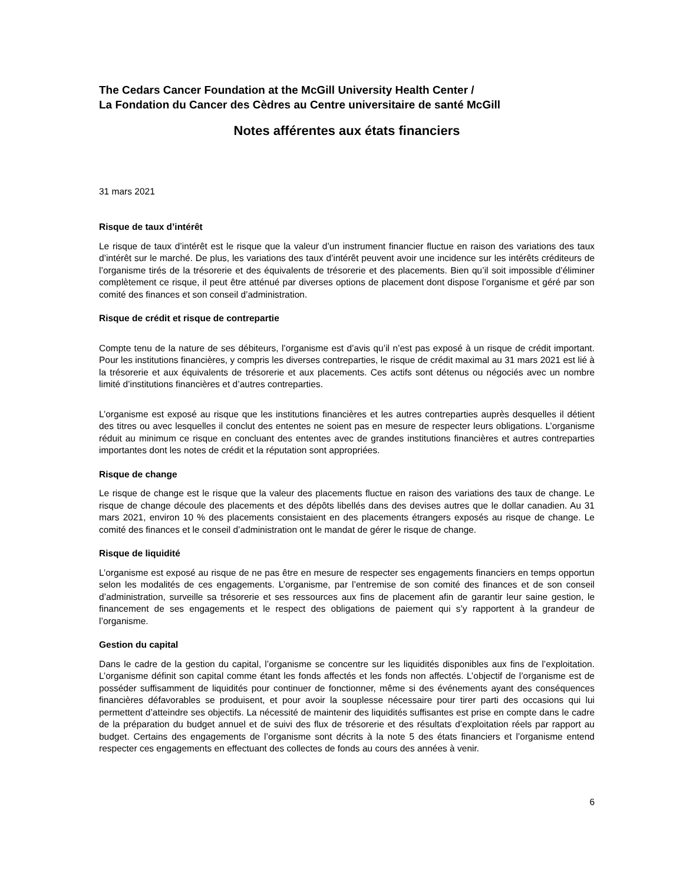The Cedars Cancer Foundation at the McGill University Health Center /
La Fondation du Cancer des Cèdres au Centre universitaire de santé McGill
Notes afférentes aux états financiers
31 mars 2021
Risque de taux d’intérêt
Le risque de taux d’intérêt est le risque que la valeur d’un instrument financier fluctue en raison des variations des taux d’intérêt sur le marché. De plus, les variations des taux d’intérêt peuvent avoir une incidence sur les intérêts créditeurs de l’organisme tirés de la trésorerie et des équivalents de trésorerie et des placements. Bien qu’il soit impossible d’éliminer complètement ce risque, il peut être atténué par diverses options de placement dont dispose l’organisme et géré par son comité des finances et son conseil d’administration.
Risque de crédit et risque de contrepartie
Compte tenu de la nature de ses débiteurs, l’organisme est d’avis qu’il n’est pas exposé à un risque de crédit important. Pour les institutions financières, y compris les diverses contreparties, le risque de crédit maximal au 31 mars 2021 est lié à la trésorerie et aux équivalents de trésorerie et aux placements. Ces actifs sont détenus ou négociés avec un nombre limité d’institutions financières et d’autres contreparties.
L’organisme est exposé au risque que les institutions financières et les autres contreparties auprès desquelles il détient des titres ou avec lesquelles il conclut des ententes ne soient pas en mesure de respecter leurs obligations. L’organisme réduit au minimum ce risque en concluant des ententes avec de grandes institutions financières et autres contreparties importantes dont les notes de crédit et la réputation sont appropriées.
Risque de change
Le risque de change est le risque que la valeur des placements fluctue en raison des variations des taux de change. Le risque de change découle des placements et des dépôts libellés dans des devises autres que le dollar canadien. Au 31 mars 2021, environ 10 % des placements consistaient en des placements étrangers exposés au risque de change. Le comité des finances et le conseil d’administration ont le mandat de gérer le risque de change.
Risque de liquidité
L’organisme est exposé au risque de ne pas être en mesure de respecter ses engagements financiers en temps opportun selon les modalités de ces engagements. L’organisme, par l’entremise de son comité des finances et de son conseil d’administration, surveille sa trésorerie et ses ressources aux fins de placement afin de garantir leur saine gestion, le financement de ses engagements et le respect des obligations de paiement qui s’y rapportent à la grandeur de l’organisme.
Gestion du capital
Dans le cadre de la gestion du capital, l’organisme se concentre sur les liquidités disponibles aux fins de l’exploitation. L’organisme définit son capital comme étant les fonds affectés et les fonds non affectés. L’objectif de l’organisme est de posséder suffisamment de liquidités pour continuer de fonctionner, même si des événements ayant des conséquences financières défavorables se produisent, et pour avoir la souplesse nécessaire pour tirer parti des occasions qui lui permettent d’atteindre ses objectifs. La nécessité de maintenir des liquidités suffisantes est prise en compte dans le cadre de la préparation du budget annuel et de suivi des flux de trésorerie et des résultats d’exploitation réels par rapport au budget. Certains des engagements de l’organisme sont décrits à la note 5 des états financiers et l’organisme entend respecter ces engagements en effectuant des collectes de fonds au cours des années à venir.
6